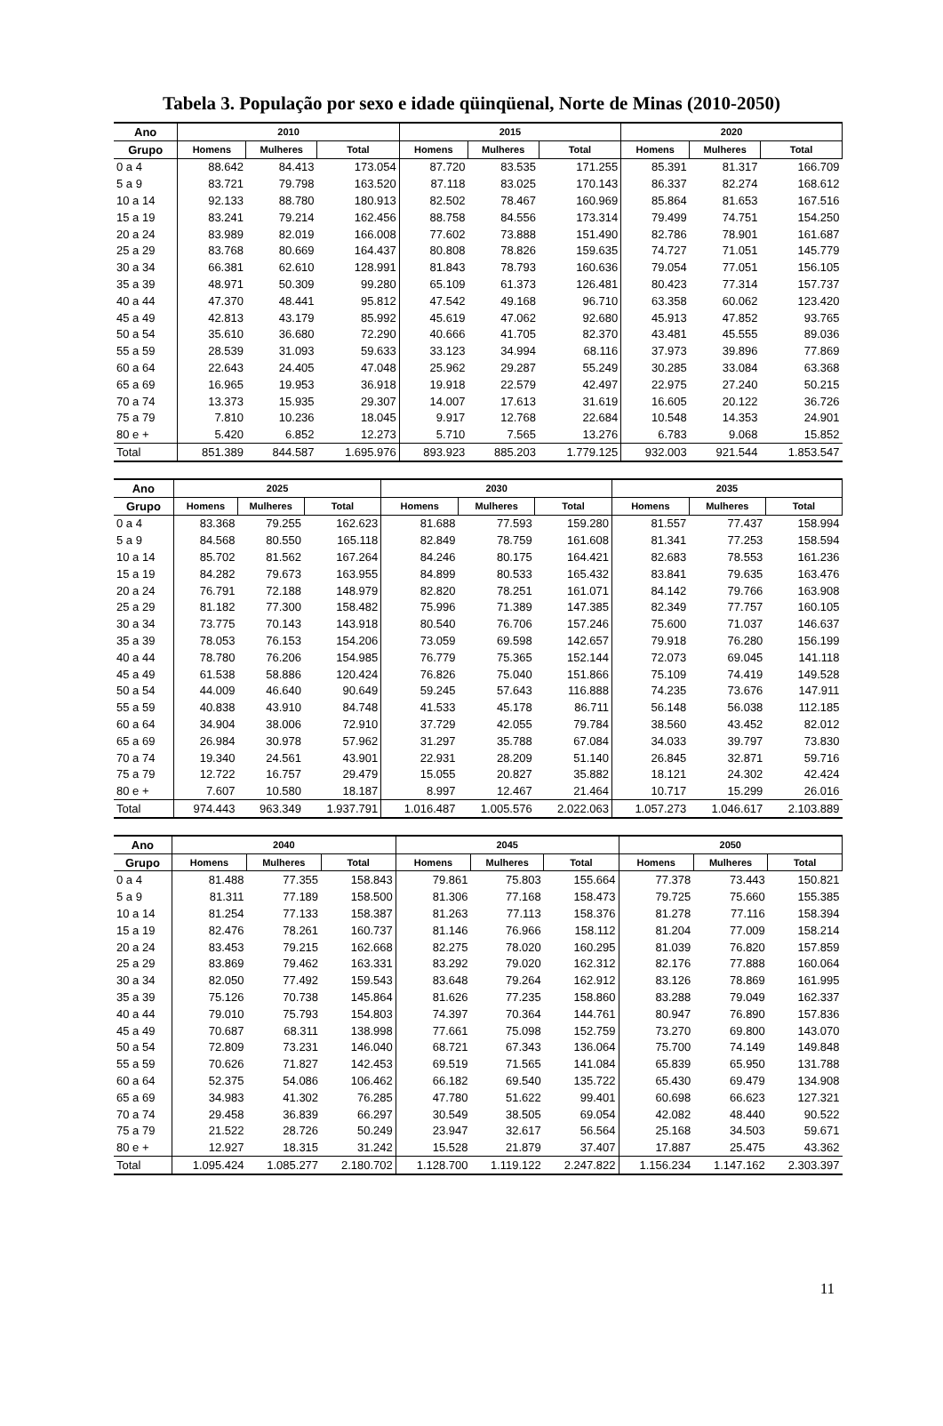Tabela 3. População por sexo e idade qüinqüenal, Norte de Minas (2010-2050)
| Ano | 2010 | | | 2015 | | | 2020 | | |
| --- | --- | --- | --- | --- | --- | --- | --- | --- | --- |
| Grupo | Homens | Mulheres | Total | Homens | Mulheres | Total | Homens | Mulheres | Total |
| 0 a 4 | 88.642 | 84.413 | 173.054 | 87.720 | 83.535 | 171.255 | 85.391 | 81.317 | 166.709 |
| 5 a 9 | 83.721 | 79.798 | 163.520 | 87.118 | 83.025 | 170.143 | 86.337 | 82.274 | 168.612 |
| 10 a 14 | 92.133 | 88.780 | 180.913 | 82.502 | 78.467 | 160.969 | 85.864 | 81.653 | 167.516 |
| 15 a 19 | 83.241 | 79.214 | 162.456 | 88.758 | 84.556 | 173.314 | 79.499 | 74.751 | 154.250 |
| 20 a 24 | 83.989 | 82.019 | 166.008 | 77.602 | 73.888 | 151.490 | 82.786 | 78.901 | 161.687 |
| 25 a 29 | 83.768 | 80.669 | 164.437 | 80.808 | 78.826 | 159.635 | 74.727 | 71.051 | 145.779 |
| 30 a 34 | 66.381 | 62.610 | 128.991 | 81.843 | 78.793 | 160.636 | 79.054 | 77.051 | 156.105 |
| 35 a 39 | 48.971 | 50.309 | 99.280 | 65.109 | 61.373 | 126.481 | 80.423 | 77.314 | 157.737 |
| 40 a 44 | 47.370 | 48.441 | 95.812 | 47.542 | 49.168 | 96.710 | 63.358 | 60.062 | 123.420 |
| 45 a 49 | 42.813 | 43.179 | 85.992 | 45.619 | 47.062 | 92.680 | 45.913 | 47.852 | 93.765 |
| 50 a 54 | 35.610 | 36.680 | 72.290 | 40.666 | 41.705 | 82.370 | 43.481 | 45.555 | 89.036 |
| 55 a 59 | 28.539 | 31.093 | 59.633 | 33.123 | 34.994 | 68.116 | 37.973 | 39.896 | 77.869 |
| 60 a 64 | 22.643 | 24.405 | 47.048 | 25.962 | 29.287 | 55.249 | 30.285 | 33.084 | 63.368 |
| 65 a 69 | 16.965 | 19.953 | 36.918 | 19.918 | 22.579 | 42.497 | 22.975 | 27.240 | 50.215 |
| 70 a 74 | 13.373 | 15.935 | 29.307 | 14.007 | 17.613 | 31.619 | 16.605 | 20.122 | 36.726 |
| 75 a 79 | 7.810 | 10.236 | 18.045 | 9.917 | 12.768 | 22.684 | 10.548 | 14.353 | 24.901 |
| 80 e + | 5.420 | 6.852 | 12.273 | 5.710 | 7.565 | 13.276 | 6.783 | 9.068 | 15.852 |
| Total | 851.389 | 844.587 | 1.695.976 | 893.923 | 885.203 | 1.779.125 | 932.003 | 921.544 | 1.853.547 |
| Ano | 2025 | | | 2030 | | | 2035 | | |
| --- | --- | --- | --- | --- | --- | --- | --- | --- | --- |
| Grupo | Homens | Mulheres | Total | Homens | Mulheres | Total | Homens | Mulheres | Total |
| 0 a 4 | 83.368 | 79.255 | 162.623 | 81.688 | 77.593 | 159.280 | 81.557 | 77.437 | 158.994 |
| 5 a 9 | 84.568 | 80.550 | 165.118 | 82.849 | 78.759 | 161.608 | 81.341 | 77.253 | 158.594 |
| 10 a 14 | 85.702 | 81.562 | 167.264 | 84.246 | 80.175 | 164.421 | 82.683 | 78.553 | 161.236 |
| 15 a 19 | 84.282 | 79.673 | 163.955 | 84.899 | 80.533 | 165.432 | 83.841 | 79.635 | 163.476 |
| 20 a 24 | 76.791 | 72.188 | 148.979 | 82.820 | 78.251 | 161.071 | 84.142 | 79.766 | 163.908 |
| 25 a 29 | 81.182 | 77.300 | 158.482 | 75.996 | 71.389 | 147.385 | 82.349 | 77.757 | 160.105 |
| 30 a 34 | 73.775 | 70.143 | 143.918 | 80.540 | 76.706 | 157.246 | 75.600 | 71.037 | 146.637 |
| 35 a 39 | 78.053 | 76.153 | 154.206 | 73.059 | 69.598 | 142.657 | 79.918 | 76.280 | 156.199 |
| 40 a 44 | 78.780 | 76.206 | 154.985 | 76.779 | 75.365 | 152.144 | 72.073 | 69.045 | 141.118 |
| 45 a 49 | 61.538 | 58.886 | 120.424 | 76.826 | 75.040 | 151.866 | 75.109 | 74.419 | 149.528 |
| 50 a 54 | 44.009 | 46.640 | 90.649 | 59.245 | 57.643 | 116.888 | 74.235 | 73.676 | 147.911 |
| 55 a 59 | 40.838 | 43.910 | 84.748 | 41.533 | 45.178 | 86.711 | 56.148 | 56.038 | 112.185 |
| 60 a 64 | 34.904 | 38.006 | 72.910 | 37.729 | 42.055 | 79.784 | 38.560 | 43.452 | 82.012 |
| 65 a 69 | 26.984 | 30.978 | 57.962 | 31.297 | 35.788 | 67.084 | 34.033 | 39.797 | 73.830 |
| 70 a 74 | 19.340 | 24.561 | 43.901 | 22.931 | 28.209 | 51.140 | 26.845 | 32.871 | 59.716 |
| 75 a 79 | 12.722 | 16.757 | 29.479 | 15.055 | 20.827 | 35.882 | 18.121 | 24.302 | 42.424 |
| 80 e + | 7.607 | 10.580 | 18.187 | 8.997 | 12.467 | 21.464 | 10.717 | 15.299 | 26.016 |
| Total | 974.443 | 963.349 | 1.937.791 | 1.016.487 | 1.005.576 | 2.022.063 | 1.057.273 | 1.046.617 | 2.103.889 |
| Ano | 2040 | | | 2045 | | | 2050 | | |
| --- | --- | --- | --- | --- | --- | --- | --- | --- | --- |
| Grupo | Homens | Mulheres | Total | Homens | Mulheres | Total | Homens | Mulheres | Total |
| 0 a 4 | 81.488 | 77.355 | 158.843 | 79.861 | 75.803 | 155.664 | 77.378 | 73.443 | 150.821 |
| 5 a 9 | 81.311 | 77.189 | 158.500 | 81.306 | 77.168 | 158.473 | 79.725 | 75.660 | 155.385 |
| 10 a 14 | 81.254 | 77.133 | 158.387 | 81.263 | 77.113 | 158.376 | 81.278 | 77.116 | 158.394 |
| 15 a 19 | 82.476 | 78.261 | 160.737 | 81.146 | 76.966 | 158.112 | 81.204 | 77.009 | 158.214 |
| 20 a 24 | 83.453 | 79.215 | 162.668 | 82.275 | 78.020 | 160.295 | 81.039 | 76.820 | 157.859 |
| 25 a 29 | 83.869 | 79.462 | 163.331 | 83.292 | 79.020 | 162.312 | 82.176 | 77.888 | 160.064 |
| 30 a 34 | 82.050 | 77.492 | 159.543 | 83.648 | 79.264 | 162.912 | 83.126 | 78.869 | 161.995 |
| 35 a 39 | 75.126 | 70.738 | 145.864 | 81.626 | 77.235 | 158.860 | 83.288 | 79.049 | 162.337 |
| 40 a 44 | 79.010 | 75.793 | 154.803 | 74.397 | 70.364 | 144.761 | 80.947 | 76.890 | 157.836 |
| 45 a 49 | 70.687 | 68.311 | 138.998 | 77.661 | 75.098 | 152.759 | 73.270 | 69.800 | 143.070 |
| 50 a 54 | 72.809 | 73.231 | 146.040 | 68.721 | 67.343 | 136.064 | 75.700 | 74.149 | 149.848 |
| 55 a 59 | 70.626 | 71.827 | 142.453 | 69.519 | 71.565 | 141.084 | 65.839 | 65.950 | 131.788 |
| 60 a 64 | 52.375 | 54.086 | 106.462 | 66.182 | 69.540 | 135.722 | 65.430 | 69.479 | 134.908 |
| 65 a 69 | 34.983 | 41.302 | 76.285 | 47.780 | 51.622 | 99.401 | 60.698 | 66.623 | 127.321 |
| 70 a 74 | 29.458 | 36.839 | 66.297 | 30.549 | 38.505 | 69.054 | 42.082 | 48.440 | 90.522 |
| 75 a 79 | 21.522 | 28.726 | 50.249 | 23.947 | 32.617 | 56.564 | 25.168 | 34.503 | 59.671 |
| 80 e + | 12.927 | 18.315 | 31.242 | 15.528 | 21.879 | 37.407 | 17.887 | 25.475 | 43.362 |
| Total | 1.095.424 | 1.085.277 | 2.180.702 | 1.128.700 | 1.119.122 | 2.247.822 | 1.156.234 | 1.147.162 | 2.303.397 |
11